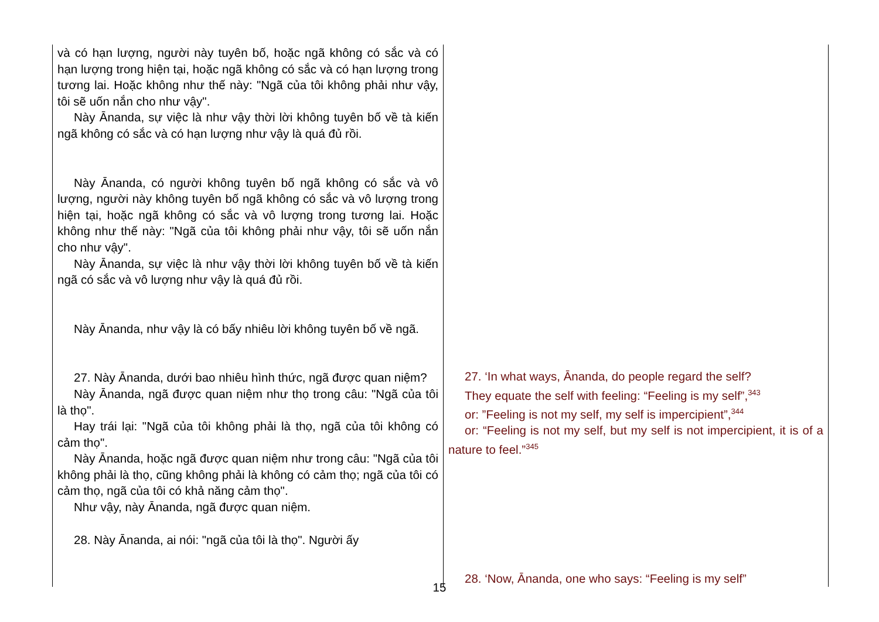| và có hạn lượng, người này tuyên bố, hoặc ngã không có sắc và có hạn lượng trong hiện tại, hoặc ngã không có sắc và có hạn lượng trong tương lai. Hoặc không như thế này: "Ngã của tôi không phải như vậy, tôi sẽ uốn nắn cho như vậy". Này Ānanda, sự việc là như vậy thời lời không tuyên bố về tà kiến ngã không có sắc và có hạn lượng như vậy là quá đủ rồi. Này Ānanda, có người không tuyên bố ngã không có sắc và vô lượng, người này không tuyên bố ngã không có sắc và vô lượng trong hiện tại, hoặc ngã không có sắc và vô lượng trong tương lai. Hoặc không như thế này: "Ngã của tôi không phải như vậy, tôi sẽ uốn nắn cho như vậy". Này Ānanda, sự việc là như vậy thời lời không tuyên bố về tà kiến ngã có sắc và vô lượng như vậy là quá đủ rồi. Này Ānanda, như vậy là có bấy nhiêu lời không tuyên bố về ngã. 27. Này Ānanda, dưới bao nhiêu hình thức, ngã được quan niệm? Này Ānanda, ngã được quan niệm như thọ trong câu: "Ngã của tôi là thọ". Hay trái lại: "Ngã của tôi không phải là thọ, ngã của tôi không có cảm thọ". Này Ānanda, hoặc ngã được quan niệm như trong câu: "Ngã của tôi không phải là thọ, cũng không phải là không có cảm thọ; ngã của tôi có cảm thọ, ngã của tôi có khả năng cảm thọ". Như vậy, này Ānanda, ngã được quan niệm. 28. Này Ānanda, ai nói: "ngã của tôi là thọ". Người ấy | 27. ‘In what ways, Ānanda, do people regard the self? They equate the self with feeling: “Feeling is my self”,<sup>343</sup> or: ”Feeling is not my self, my self is impercipient”,<sup>344</sup> or: “Feeling is not my self, but my self is not impercipient, it is of a nature to feel.”<sup>345</sup> 28. ‘Now, Ānanda, one who says: “Feeling is my self” |
15